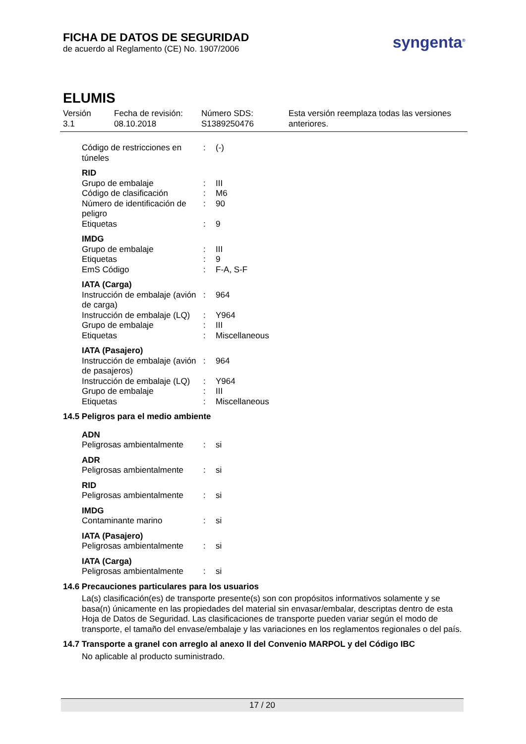FICHA DE DATOS DE SEGURIDAD
de acuerdo al Reglamento (CE) No. 1907/2006
syngenta<sup>®</sup>
ELUMIS
Versión
3.1
Fecha de revisión:
08.10.2018
Número SDS:
S1389250476
Esta versión reemplaza todas las versiones
anteriores.
| Código de restricciones en túneles | : | (-) |
RID
| Grupo de embalaje | : | III |
| Código de clasificación | : | M6 |
| Número de identificación de peligro | : | 90 |
| Etiquetas | : | 9 |
IMDG
| Grupo de embalaje | : | III |
| Etiquetas | : | 9 |
| EmS Código | : | F-A, S-F |
IATA (Carga)
| Instrucción de embalaje (avión de carga) | : | 964 |
| Instrucción de embalaje (LQ) | : | Y964 |
| Grupo de embalaje | : | III |
| Etiquetas | : | Miscellaneous |
IATA (Pasajero)
| Instrucción de embalaje (avión de pasajeros) | : | 964 |
| Instrucción de embalaje (LQ) | : | Y964 |
| Grupo de embalaje | : | III |
| Etiquetas | : | Miscellaneous |
14.5 Peligros para el medio ambiente
ADN
| Peligrosas ambientalmente | : | si |
ADR
| Peligrosas ambientalmente | : | si |
RID
| Peligrosas ambientalmente | : | si |
IMDG
| Contaminante marino | : | si |
IATA (Pasajero)
| Peligrosas ambientalmente | : | si |
IATA (Carga)
| Peligrosas ambientalmente | : | si |
14.6 Precauciones particulares para los usuarios
La(s) clasificación(es) de transporte presente(s) son con propósitos informativos solamente y se basa(n) únicamente en las propiedades del material sin envasar/embalar, descriptas dentro de esta Hoja de Datos de Seguridad. Las clasificaciones de transporte pueden variar según el modo de transporte, el tamaño del envase/embalaje y las variaciones en los reglamentos regionales o del país.
14.7 Transporte a granel con arreglo al anexo II del Convenio MARPOL y del Código IBC
No aplicable al producto suministrado.
17 / 20